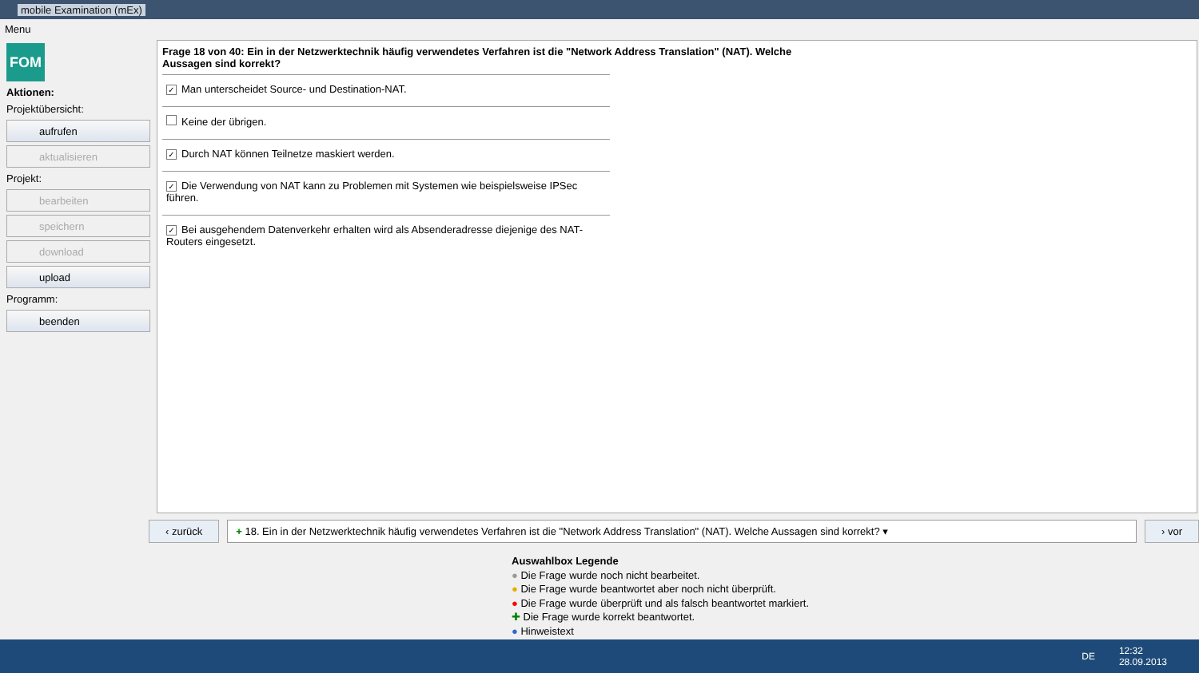mobile Examination (mEx)
Menu
FOM
Aktionen:
Projektübersicht:
aufrufen
aktualisieren
Projekt:
bearbeiten
speichern
download
upload
Programm:
beenden
Frage 18 von 40: Ein in der Netzwerktechnik häufig verwendetes Verfahren ist die "Network Address Translation" (NAT). Welche Aussagen sind korrekt?
✓ Man unterscheidet Source- und Destination-NAT.
Keine der übrigen.
✓ Durch NAT können Teilnetze maskiert werden.
✓ Die Verwendung von NAT kann zu Problemen mit Systemen wie beispielsweise IPSec führen.
✓ Bei ausgehendem Datenverkehr erhalten wird als Absenderadresse diejenige des NAT-Routers eingesetzt.
‹ zurück + 18. Ein in der Netzwerktechnik häufig verwendetes Verfahren ist die "Network Address Translation" (NAT). Welche Aussagen sind korrekt? ▾ › vor
Auswahlbox Legende
● Die Frage wurde noch nicht bearbeitet.
● Die Frage wurde beantwortet aber noch nicht überprüft.
● Die Frage wurde überprüft und als falsch beantwortet markiert.
✚ Die Frage wurde korrekt beantwortet.
● Hinweistext
DE 12:32
28.09.2013